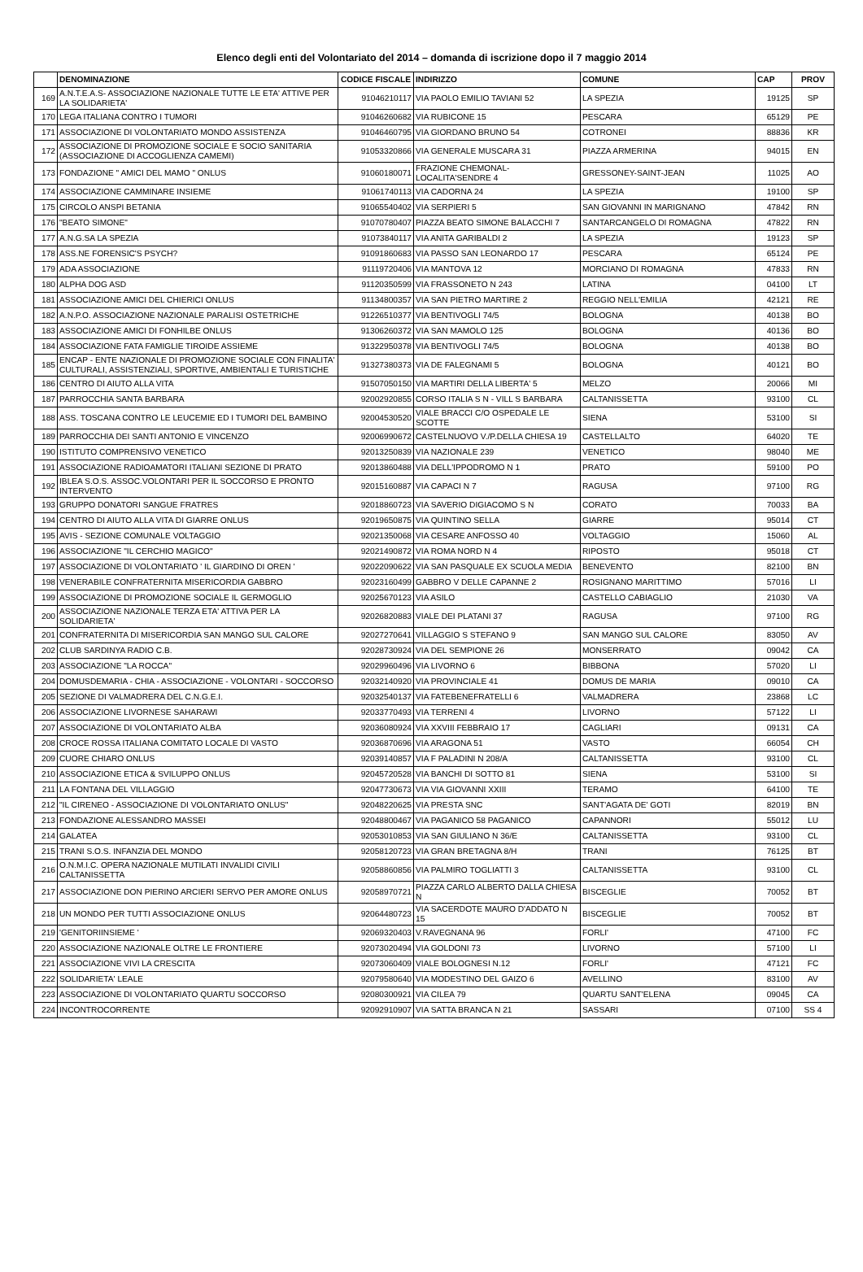Elenco degli enti del Volontariato del 2014 – domanda di iscrizione dopo il 7 maggio 2014
| | DENOMINAZIONE | CODICE FISCALE | INDIRIZZO | COMUNE | CAP | PROV |
| --- | --- | --- | --- | --- | --- | --- |
| 169 | A.N.T.E.A.S- ASSOCIAZIONE NAZIONALE TUTTE LE ETA' ATTIVE PER LA SOLIDARIETA' | 91046210117 | VIA PAOLO EMILIO TAVIANI 52 | LA SPEZIA | 19125 | SP |
| 170 | LEGA ITALIANA CONTRO I TUMORI | 91046260682 | VIA RUBICONE 15 | PESCARA | 65129 | PE |
| 171 | ASSOCIAZIONE DI VOLONTARIATO MONDO ASSISTENZA | 91046460795 | VIA GIORDANO BRUNO 54 | COTRONEI | 88836 | KR |
| 172 | ASSOCIAZIONE DI PROMOZIONE SOCIALE E SOCIO SANITARIA (ASSOCIAZIONE DI ACCOGLIENZA CAMEMI) | 91053320866 | VIA GENERALE MUSCARA 31 | PIAZZA ARMERINA | 94015 | EN |
| 173 | FONDAZIONE " AMICI DEL MAMO " ONLUS | 91060180071 | FRAZIONE CHEMONAL-LOCALITA'SENDRE 4 | GRESSONEY-SAINT-JEAN | 11025 | AO |
| 174 | ASSOCIAZIONE CAMMINARE INSIEME | 91061740113 | VIA CADORNA 24 | LA SPEZIA | 19100 | SP |
| 175 | CIRCOLO ANSPI BETANIA | 91065540402 | VIA SERPIERI 5 | SAN GIOVANNI IN MARIGNANO | 47842 | RN |
| 176 | "BEATO SIMONE" | 91070780407 | PIAZZA BEATO SIMONE BALACCHI 7 | SANTARCANGELO DI ROMAGNA | 47822 | RN |
| 177 | A.N.G.SA LA SPEZIA | 91073840117 | VIA ANITA GARIBALDI 2 | LA SPEZIA | 19123 | SP |
| 178 | ASS.NE FORENSIC'S PSYCH? | 91091860683 | VIA PASSO SAN LEONARDO 17 | PESCARA | 65124 | PE |
| 179 | ADA ASSOCIAZIONE | 91119720406 | VIA MANTOVA 12 | MORCIANO DI ROMAGNA | 47833 | RN |
| 180 | ALPHA DOG ASD | 91120350599 | VIA FRASSONETO N 243 | LATINA | 04100 | LT |
| 181 | ASSOCIAZIONE AMICI DEL CHIERICI ONLUS | 91134800357 | VIA SAN PIETRO MARTIRE 2 | REGGIO NELL'EMILIA | 42121 | RE |
| 182 | A.N.P.O. ASSOCIAZIONE NAZIONALE PARALISI OSTETRICHE | 91226510377 | VIA BENTIVOGLI 74/5 | BOLOGNA | 40138 | BO |
| 183 | ASSOCIAZIONE AMICI DI FONHILBE ONLUS | 91306260372 | VIA SAN MAMOLO 125 | BOLOGNA | 40136 | BO |
| 184 | ASSOCIAZIONE FATA FAMIGLIE TIROIDE ASSIEME | 91322950378 | VIA BENTIVOGLI 74/5 | BOLOGNA | 40138 | BO |
| 185 | ENCAP - ENTE NAZIONALE DI PROMOZIONE SOCIALE CON FINALITA' CULTURALI, ASSISTENZIALI, SPORTIVE, AMBIENTALI E TURISTICHE | 91327380373 | VIA DE FALEGNAMI 5 | BOLOGNA | 40121 | BO |
| 186 | CENTRO DI AIUTO ALLA VITA | 91507050150 | VIA MARTIRI DELLA LIBERTA' 5 | MELZO | 20066 | MI |
| 187 | PARROCCHIA SANTA BARBARA | 92002920855 | CORSO ITALIA S N - VILL S BARBARA | CALTANISSETTA | 93100 | CL |
| 188 | ASS. TOSCANA CONTRO LE LEUCEMIE ED I TUMORI DEL BAMBINO | 92004530520 | VIALE BRACCI C/O OSPEDALE LE SCOTTE | SIENA | 53100 | SI |
| 189 | PARROCCHIA DEI SANTI ANTONIO E VINCENZO | 92006990672 | CASTELNUOVO V./P.DELLA CHIESA 19 | CASTELLALTO | 64020 | TE |
| 190 | ISTITUTO COMPRENSIVO VENETICO | 92013250839 | VIA NAZIONALE 239 | VENETICO | 98040 | ME |
| 191 | ASSOCIAZIONE RADIOAMATORI ITALIANI SEZIONE DI PRATO | 92013860488 | VIA DELL'IPPODROMO N 1 | PRATO | 59100 | PO |
| 192 | IBLEA S.O.S. ASSOC.VOLONTARI PER IL SOCCORSO E PRONTO INTERVENTO | 92015160887 | VIA CAPACI N 7 | RAGUSA | 97100 | RG |
| 193 | GRUPPO DONATORI SANGUE FRATRES | 92018860723 | VIA SAVERIO DIGIACOMO S N | CORATO | 70033 | BA |
| 194 | CENTRO DI AIUTO ALLA VITA DI GIARRE ONLUS | 92019650875 | VIA QUINTINO SELLA | GIARRE | 95014 | CT |
| 195 | AVIS - SEZIONE COMUNALE VOLTAGGIO | 92021350068 | VIA CESARE ANFOSSO 40 | VOLTAGGIO | 15060 | AL |
| 196 | ASSOCIAZIONE "IL CERCHIO MAGICO" | 92021490872 | VIA ROMA NORD N 4 | RIPOSTO | 95018 | CT |
| 197 | ASSOCIAZIONE DI VOLONTARIATO ' IL GIARDINO DI OREN ' | 92022090622 | VIA SAN PASQUALE EX SCUOLA MEDIA | BENEVENTO | 82100 | BN |
| 198 | VENERABILE CONFRATERNITA MISERICORDIA GABBRO | 92023160499 | GABBRO V DELLE CAPANNE 2 | ROSIGNANO MARITTIMO | 57016 | LI |
| 199 | ASSOCIAZIONE DI PROMOZIONE SOCIALE IL GERMOGLIO | 92025670123 | VIA ASILO | CASTELLO CABIAGLIO | 21030 | VA |
| 200 | ASSOCIAZIONE NAZIONALE TERZA ETA' ATTIVA PER LA SOLIDARIETA' | 92026820883 | VIALE DEI PLATANI 37 | RAGUSA | 97100 | RG |
| 201 | CONFRATERNITA DI MISERICORDIA SAN MANGO SUL CALORE | 92027270641 | VILLAGGIO S STEFANO 9 | SAN MANGO SUL CALORE | 83050 | AV |
| 202 | CLUB SARDINYA RADIO C.B. | 92028730924 | VIA DEL SEMPIONE 26 | MONSERRATO | 09042 | CA |
| 203 | ASSOCIAZIONE "LA ROCCA" | 92029960496 | VIA LIVORNO 6 | BIBBONA | 57020 | LI |
| 204 | DOMUSDEMARIA - CHIA - ASSOCIAZIONE - VOLONTARI - SOCCORSO | 92032140920 | VIA PROVINCIALE 41 | DOMUS DE MARIA | 09010 | CA |
| 205 | SEZIONE DI VALMADRERA DEL C.N.G.E.I. | 92032540137 | VIA FATEBENEFRATELLI 6 | VALMADRERA | 23868 | LC |
| 206 | ASSOCIAZIONE LIVORNESE SAHARAWI | 92033770493 | VIA TERRENI 4 | LIVORNO | 57122 | LI |
| 207 | ASSOCIAZIONE DI VOLONTARIATO ALBA | 92036080924 | VIA XXVIII FEBBRAIO 17 | CAGLIARI | 09131 | CA |
| 208 | CROCE ROSSA ITALIANA COMITATO LOCALE DI VASTO | 92036870696 | VIA ARAGONA 51 | VASTO | 66054 | CH |
| 209 | CUORE CHIARO ONLUS | 92039140857 | VIA F PALADINI N 208/A | CALTANISSETTA | 93100 | CL |
| 210 | ASSOCIAZIONE ETICA & SVILUPPO ONLUS | 92045720528 | VIA BANCHI DI SOTTO 81 | SIENA | 53100 | SI |
| 211 | LA FONTANA DEL VILLAGGIO | 92047730673 | VIA VIA GIOVANNI XXIII | TERAMO | 64100 | TE |
| 212 | "IL CIRENEO - ASSOCIAZIONE DI VOLONTARIATO ONLUS" | 92048220625 | VIA PRESTA SNC | SANT'AGATA DE' GOTI | 82019 | BN |
| 213 | FONDAZIONE ALESSANDRO MASSEI | 92048800467 | VIA PAGANICO 58 PAGANICO | CAPANNORI | 55012 | LU |
| 214 | GALATEA | 92053010853 | VIA SAN GIULIANO N 36/E | CALTANISSETTA | 93100 | CL |
| 215 | TRANI S.O.S. INFANZIA DEL MONDO | 92058120723 | VIA GRAN BRETAGNA 8/H | TRANI | 76125 | BT |
| 216 | O.N.M.I.C. OPERA NAZIONALE MUTILATI INVALIDI CIVILI CALTANISSETTA | 92058860856 | VIA PALMIRO TOGLIATTI 3 | CALTANISSETTA | 93100 | CL |
| 217 | ASSOCIAZIONE DON PIERINO ARCIERI SERVO PER AMORE ONLUS | 92058970721 | PIAZZA CARLO ALBERTO DALLA CHIESA N | BISCEGLIE | 70052 | BT |
| 218 | UN MONDO PER TUTTI ASSOCIAZIONE ONLUS | 92064480723 | VIA SACERDOTE MAURO D'ADDATO N 15 | BISCEGLIE | 70052 | BT |
| 219 | 'GENITORIINSIEME ' | 92069320403 | V.RAVEGNANA 96 | FORLI' | 47100 | FC |
| 220 | ASSOCIAZIONE NAZIONALE OLTRE LE FRONTIERE | 92073020494 | VIA GOLDONI 73 | LIVORNO | 57100 | LI |
| 221 | ASSOCIAZIONE VIVI LA CRESCITA | 92073060409 | VIALE BOLOGNESI N.12 | FORLI' | 47121 | FC |
| 222 | SOLIDARIETA' LEALE | 92079580640 | VIA MODESTINO DEL GAIZO 6 | AVELLINO | 83100 | AV |
| 223 | ASSOCIAZIONE DI VOLONTARIATO QUARTU SOCCORSO | 92080300921 | VIA CILEA 79 | QUARTU SANT'ELENA | 09045 | CA |
| 224 | INCONTROCORRENTE | 92092910907 | VIA SATTA BRANCA N 21 | SASSARI | 07100 | SS 4 |